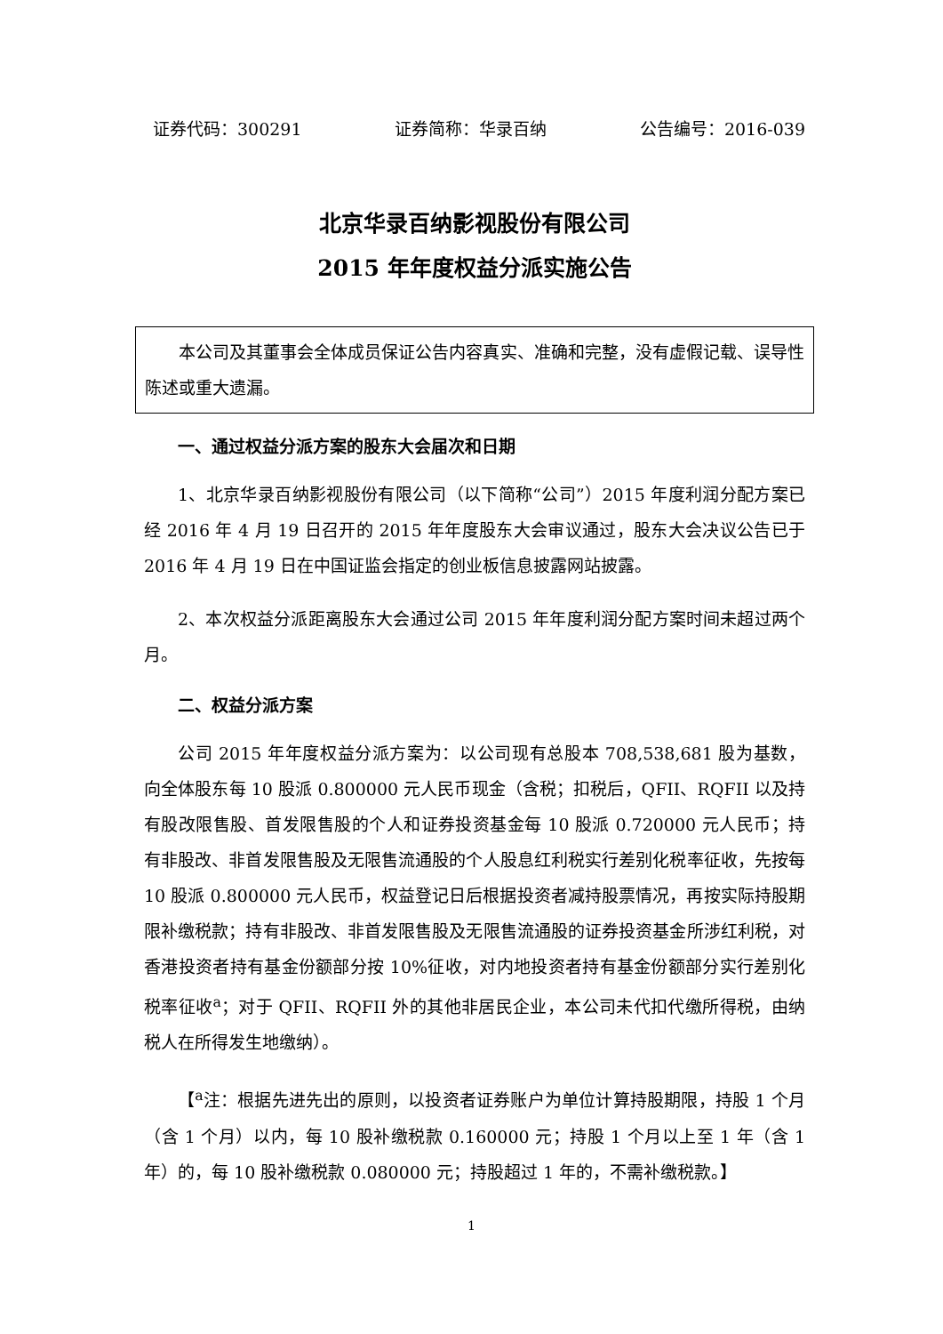证券代码：300291 证券简称：华录百纳 公告编号：2016-039
北京华录百纳影视股份有限公司
2015 年年度权益分派实施公告
本公司及其董事会全体成员保证公告内容真实、准确和完整，没有虚假记载、误导性陈述或重大遗漏。
一、通过权益分派方案的股东大会届次和日期
1、北京华录百纳影视股份有限公司（以下简称“公司”）2015 年度利润分配方案已经 2016 年 4 月 19 日召开的 2015 年年度股东大会审议通过，股东大会决议公告已于 2016 年 4 月 19 日在中国证监会指定的创业板信息披露网站披露。
2、本次权益分派距离股东大会通过公司 2015 年年度利润分配方案时间未超过两个月。
二、权益分派方案
公司 2015 年年度权益分派方案为：以公司现有总股本 708,538,681 股为基数，向全体股东每 10 股派 0.800000 元人民币现金（含税；扣税后，QFII、RQFII 以及持有股改限售股、首发限售股的个人和证券投资基金每 10 股派 0.720000 元人民币；持有非股改、非首发限售股及无限售流通股的个人股息红利税实行差别化税率征收，先按每 10 股派 0.800000 元人民币，权益登记日后根据投资者减持股票情况，再按实际持股期限补缴税款；持有非股改、非首发限售股及无限售流通股的证券投资基金所涉红利税，对香港投资者持有基金份额部分按 10%征收，对内地投资者持有基金份额部分实行差别化税率征收<sup>a</sup>；对于 QFII、RQFII 外的其他非居民企业，本公司未代扣代缴所得税，由纳税人在所得发生地缴纳）。
【<sup>a</sup>注：根据先进先出的原则，以投资者证券账户为单位计算持股期限，持股 1 个月（含 1 个月）以内，每 10 股补缴税款 0.160000 元；持股 1 个月以上至 1 年（含 1 年）的，每 10 股补缴税款 0.080000 元；持股超过 1 年的，不需补缴税款。】
1